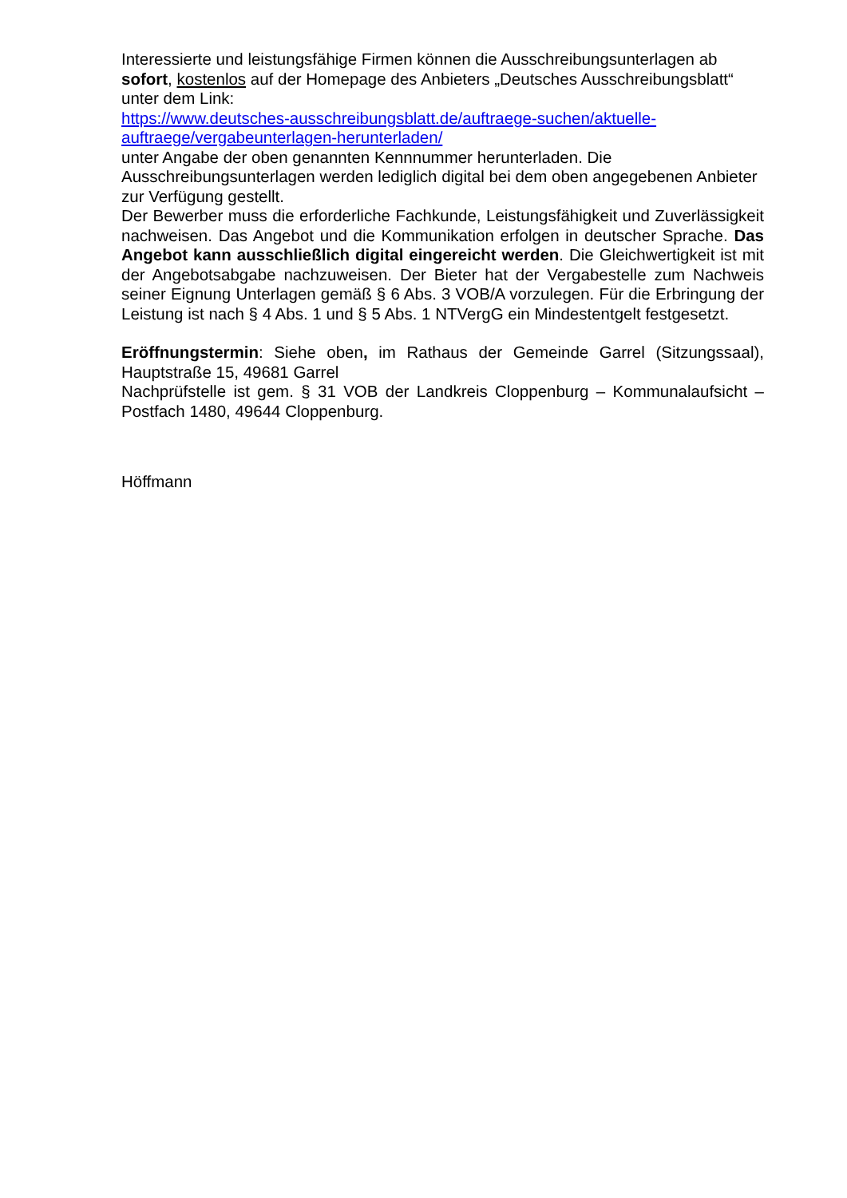Interessierte und leistungsfähige Firmen können die Ausschreibungsunterlagen ab sofort, kostenlos auf der Homepage des Anbieters „Deutsches Ausschreibungsblatt“ unter dem Link:
https://www.deutsches-ausschreibungsblatt.de/auftraege-suchen/aktuelle-auftraege/vergabeunterlagen-herunterladen/
unter Angabe der oben genannten Kennnummer herunterladen. Die Ausschreibungsunterlagen werden lediglich digital bei dem oben angegebenen Anbieter zur Verfügung gestellt.
Der Bewerber muss die erforderliche Fachkunde, Leistungsfähigkeit und Zuverlässigkeit nachweisen. Das Angebot und die Kommunikation erfolgen in deutscher Sprache. Das Angebot kann ausschließlich digital eingereicht werden. Die Gleichwertigkeit ist mit der Angebotsabgabe nachzuweisen. Der Bieter hat der Vergabestelle zum Nachweis seiner Eignung Unterlagen gemäß § 6 Abs. 3 VOB/A vorzulegen. Für die Erbringung der Leistung ist nach § 4 Abs. 1 und § 5 Abs. 1 NTVergG ein Mindestentgelt festgesetzt.
Eröffnungstermin: Siehe oben, im Rathaus der Gemeinde Garrel (Sitzungssaal), Hauptstraße 15, 49681 Garrel
Nachprüfstelle ist gem. § 31 VOB der Landkreis Cloppenburg – Kommunalaufsicht – Postfach 1480, 49644 Cloppenburg.
Höffmann